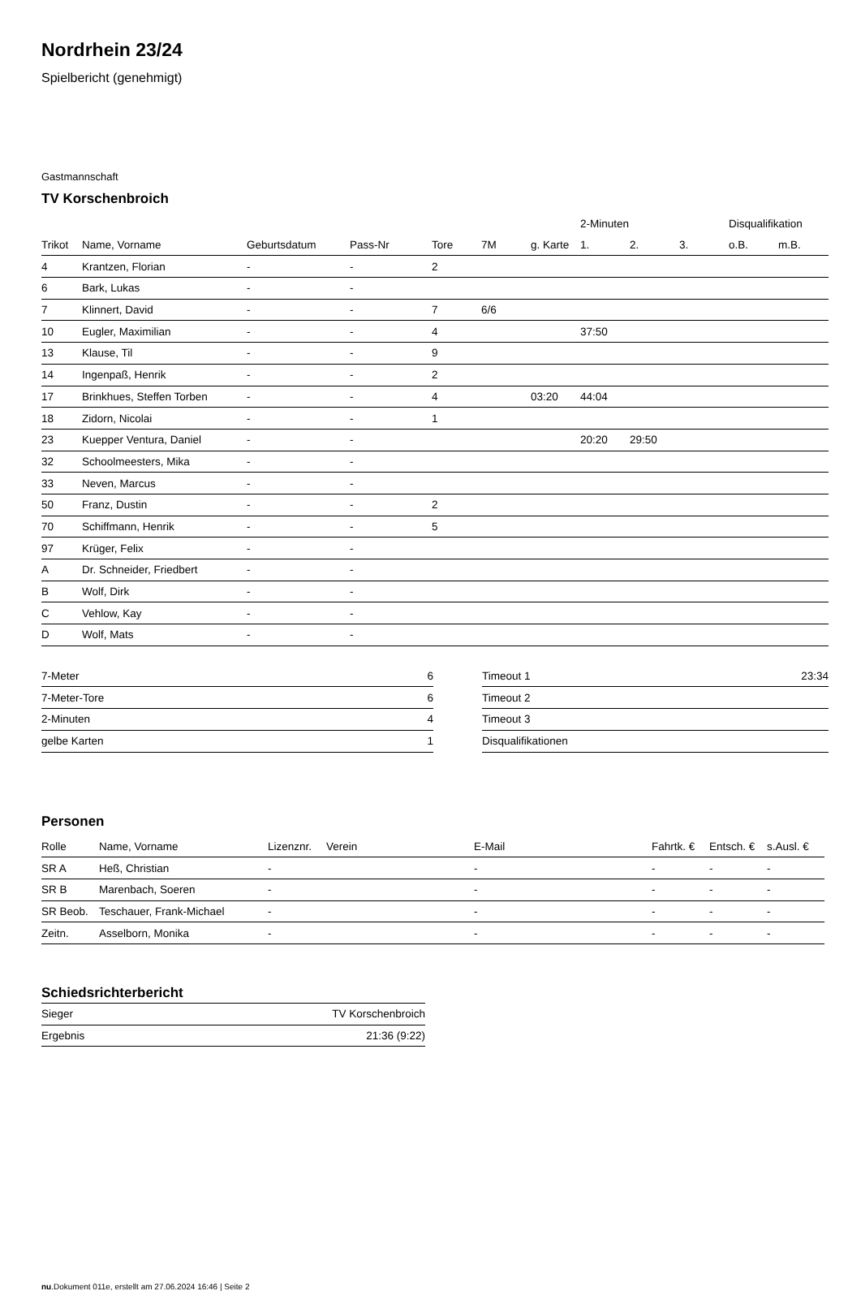Nordrhein 23/24
Spielbericht (genehmigt)
Gastmannschaft
TV Korschenbroich
| | | | | | | | 2-Minuten | | | Disqualifikation | |
| --- | --- | --- | --- | --- | --- | --- | --- | --- | --- | --- | --- |
| Trikot | Name, Vorname | Geburtsdatum | Pass-Nr | Tore | 7M | g. Karte | 1. | 2. | 3. | o.B. | m.B. |
| 4 | Krantzen, Florian | - | - | 2 | | | | | | | |
| 6 | Bark, Lukas | - | - | | | | | | | | |
| 7 | Klinnert, David | - | - | 7 | 6/6 | | | | | | |
| 10 | Eugler, Maximilian | - | - | 4 | | | 37:50 | | | | |
| 13 | Klause, Til | - | - | 9 | | | | | | | |
| 14 | Ingenpaß, Henrik | - | - | 2 | | | | | | | |
| 17 | Brinkhues, Steffen Torben | - | - | 4 | | 03:20 | 44:04 | | | | |
| 18 | Zidorn, Nicolai | - | - | 1 | | | | | | | |
| 23 | Kuepper Ventura, Daniel | - | - | | | | 20:20 | 29:50 | | | |
| 32 | Schoolmeesters, Mika | - | - | | | | | | | | |
| 33 | Neven, Marcus | - | - | | | | | | | | |
| 50 | Franz, Dustin | - | - | 2 | | | | | | | |
| 70 | Schiffmann, Henrik | - | - | 5 | | | | | | | |
| 97 | Krüger, Felix | - | - | | | | | | | | |
| A | Dr. Schneider, Friedbert | - | - | | | | | | | | |
| B | Wolf, Dirk | - | - | | | | | | | | |
| C | Vehlow, Kay | - | - | | | | | | | | |
| D | Wolf, Mats | - | - | | | | | | | | |
| 7-Meter | 6 |
| 7-Meter-Tore | 6 |
| 2-Minuten | 4 |
| gelbe Karten | 1 |
| Timeout 1 | 23:34 |
| Timeout 2 | |
| Timeout 3 | |
| Disqualifikationen | |
Personen
| Rolle | Name, Vorname | Lizenznr. | Verein | E-Mail | Fahrtk. € | Entsch. € | s.Ausl. € |
| --- | --- | --- | --- | --- | --- | --- | --- |
| SR A | Heß, Christian | - | | - | - | - | - |
| SR B | Marenbach, Soeren | - | | - | - | - | - |
| SR Beob. | Teschauer, Frank-Michael | - | | - | - | - | - |
| Zeitn. | Asselborn, Monika | - | | - | - | - | - |
Schiedsrichterbericht
| Sieger | TV Korschenbroich |
| Ergebnis | 21:36 (9:22) |
nu.Dokument 011e, erstellt am 27.06.2024 16:46 | Seite 2